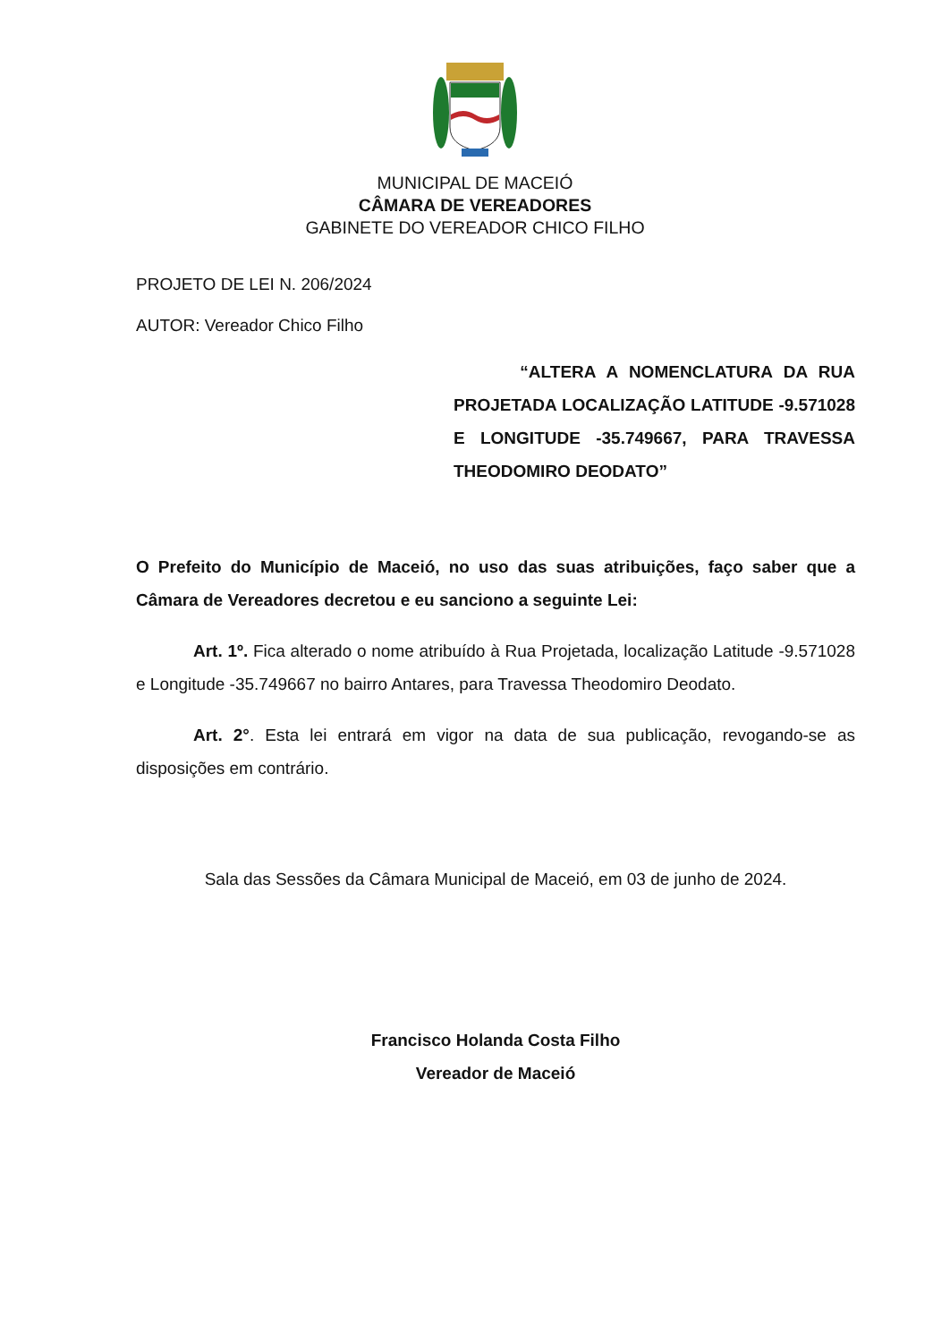MUNICIPAL DE MACEIÓ
CÂMARA DE VEREADORES
GABINETE DO VEREADOR CHICO FILHO
PROJETO DE LEI N. 206/2024
AUTOR: Vereador Chico Filho
“ALTERA A NOMENCLATURA DA RUA PROJETADA LOCALIZAÇÃO LATITUDE -9.571028 E LONGITUDE -35.749667, PARA TRAVESSA THEODOMIRO DEODATO”
O Prefeito do Município de Maceió, no uso das suas atribuições, faço saber que a Câmara de Vereadores decretou e eu sanciono a seguinte Lei:
Art. 1º. Fica alterado o nome atribuído à Rua Projetada, localização Latitude -9.571028 e Longitude -35.749667 no bairro Antares, para Travessa Theodomiro Deodato.
Art. 2°. Esta lei entrará em vigor na data de sua publicação, revogando-se as disposições em contrário.
Sala das Sessões da Câmara Municipal de Maceió, em 03 de junho de 2024.
Francisco Holanda Costa Filho
Vereador de Maceió